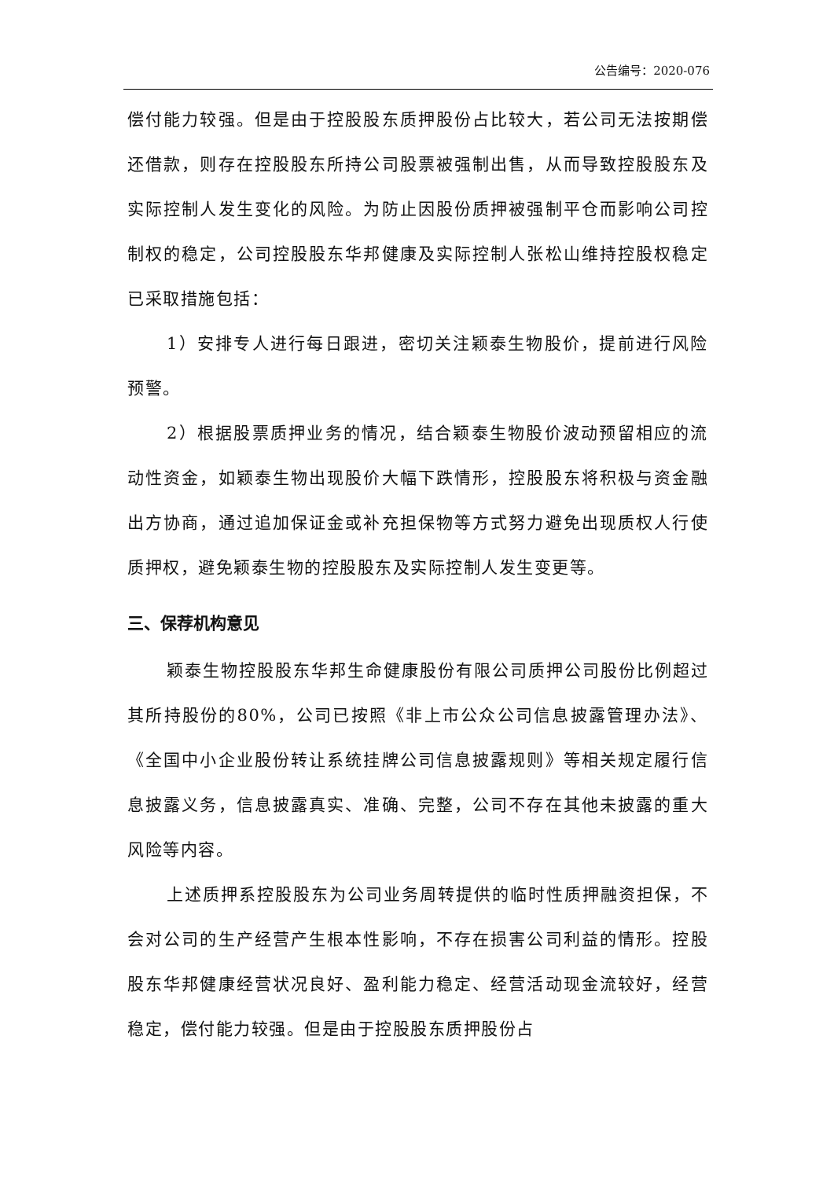公告编号：2020-076
偿付能力较强。但是由于控股股东质押股份占比较大，若公司无法按期偿还借款，则存在控股股东所持公司股票被强制出售，从而导致控股股东及实际控制人发生变化的风险。为防止因股份质押被强制平仓而影响公司控制权的稳定，公司控股股东华邦健康及实际控制人张松山维持控股权稳定已采取措施包括：
1）安排专人进行每日跟进，密切关注颖泰生物股价，提前进行风险预警。
2）根据股票质押业务的情况，结合颖泰生物股价波动预留相应的流动性资金，如颖泰生物出现股价大幅下跌情形，控股股东将积极与资金融出方协商，通过追加保证金或补充担保物等方式努力避免出现质权人行使质押权，避免颖泰生物的控股股东及实际控制人发生变更等。
三、保荐机构意见
颖泰生物控股股东华邦生命健康股份有限公司质押公司股份比例超过其所持股份的80%，公司已按照《非上市公众公司信息披露管理办法》、《全国中小企业股份转让系统挂牌公司信息披露规则》等相关规定履行信息披露义务，信息披露真实、准确、完整，公司不存在其他未披露的重大风险等内容。
上述质押系控股股东为公司业务周转提供的临时性质押融资担保，不会对公司的生产经营产生根本性影响，不存在损害公司利益的情形。控股股东华邦健康经营状况良好、盈利能力稳定、经营活动现金流较好，经营稳定，偿付能力较强。但是由于控股股东质押股份占